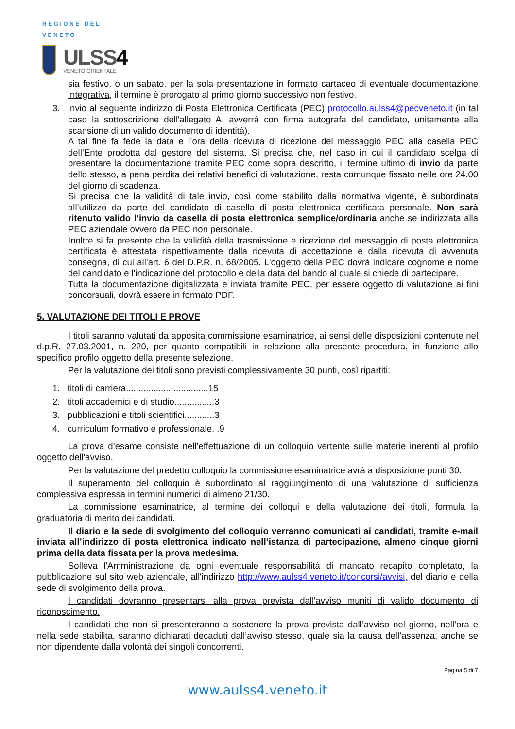REGIONE DEL VENETO
ULSS4
VENETO ORIENTALE
sia festivo, o un sabato, per la sola presentazione in formato cartaceo di eventuale documentazione integrativa, il termine è prorogato al primo giorno successivo non festivo.
3. invio al seguente indirizzo di Posta Elettronica Certificata (PEC) protocollo.aulss4@pecveneto.it (in tal caso la sottoscrizione dell'allegato A, avverrà con firma autografa del candidato, unitamente alla scansione di un valido documento di identità).
A tal fine fa fede la data e l’ora della ricevuta di ricezione del messaggio PEC alla casella PEC dell’Ente prodotta dal gestore del sistema. Si precisa che, nel caso in cui il candidato scelga di presentare la documentazione tramite PEC come sopra descritto, il termine ultimo di invio da parte dello stesso, a pena perdita dei relativi benefici di valutazione, resta comunque fissato nelle ore 24.00 del giorno di scadenza.
Si precisa che la validità di tale invio, così come stabilito dalla normativa vigente, è subordinata all’utilizzo da parte del candidato di casella di posta elettronica certificata personale. Non sarà ritenuto valido l’invio da casella di posta elettronica semplice/ordinaria anche se indirizzata alla PEC aziendale ovvero da PEC non personale.
Inoltre si fa presente che la validità della trasmissione e ricezione del messaggio di posta elettronica certificata è attestata rispettivamente dalla ricevuta di accettazione e dalla ricevuta di avvenuta consegna, di cui all’art. 6 del D.P.R. n. 68/2005. L'oggetto della PEC dovrà indicare cognome e nome del candidato e l'indicazione del protocollo e della data del bando al quale si chiede di partecipare.
Tutta la documentazione digitalizzata e inviata tramite PEC, per essere oggetto di valutazione ai fini concorsuali, dovrà essere in formato PDF.
5. VALUTAZIONE DEI TITOLI E PROVE
I titoli saranno valutati da apposita commissione esaminatrice, ai sensi delle disposizioni contenute nel d.p.R. 27.03.2001, n. 220, per quanto compatibili in relazione alla presente procedura, in funzione allo specifico profilo oggetto della presente selezione.
Per la valutazione dei titoli sono previsti complessivamente 30 punti, così ripartiti:
1. titoli di carriera.................................15
2. titoli accademici e di studio................3
3. pubblicazioni e titoli scientifici............3
4. curriculum formativo e professionale. .9
La prova d’esame consiste nell’effettuazione di un colloquio vertente sulle materie inerenti al profilo oggetto dell'avviso.
Per la valutazione del predetto colloquio la commissione esaminatrice avrà a disposizione punti 30.
Il superamento del colloquio è subordinato al raggiungimento di una valutazione di sufficienza complessiva espressa in termini numerici di almeno 21/30.
La commissione esaminatrice, al termine dei colloqui e della valutazione dei titoli, formula la graduatoria di merito dei candidati.
Il diario e la sede di svolgimento del colloquio verranno comunicati ai candidati, tramite e-mail inviata all’indirizzo di posta elettronica indicato nell’istanza di partecipazione, almeno cinque giorni prima della data fissata per la prova medesima.
Solleva l'Amministrazione da ogni eventuale responsabilità di mancato recapito completato, la pubblicazione sul sito web aziendale, all'indirizzo http://www.aulss4.veneto.it/concorsi/avvisi, del diario e della sede di svolgimento della prova.
I candidati dovranno presentarsi alla prova prevista dall'avviso muniti di valido documento di riconoscimento.
I candidati che non si presenteranno a sostenere la prova prevista dall’avviso nel giorno, nell’ora e nella sede stabilita, saranno dichiarati decaduti dall’avviso stesso, quale sia la causa dell’assenza, anche se non dipendente dalla volontà dei singoli concorrenti.
Pagina 5 di 7
www.aulss4.veneto.it